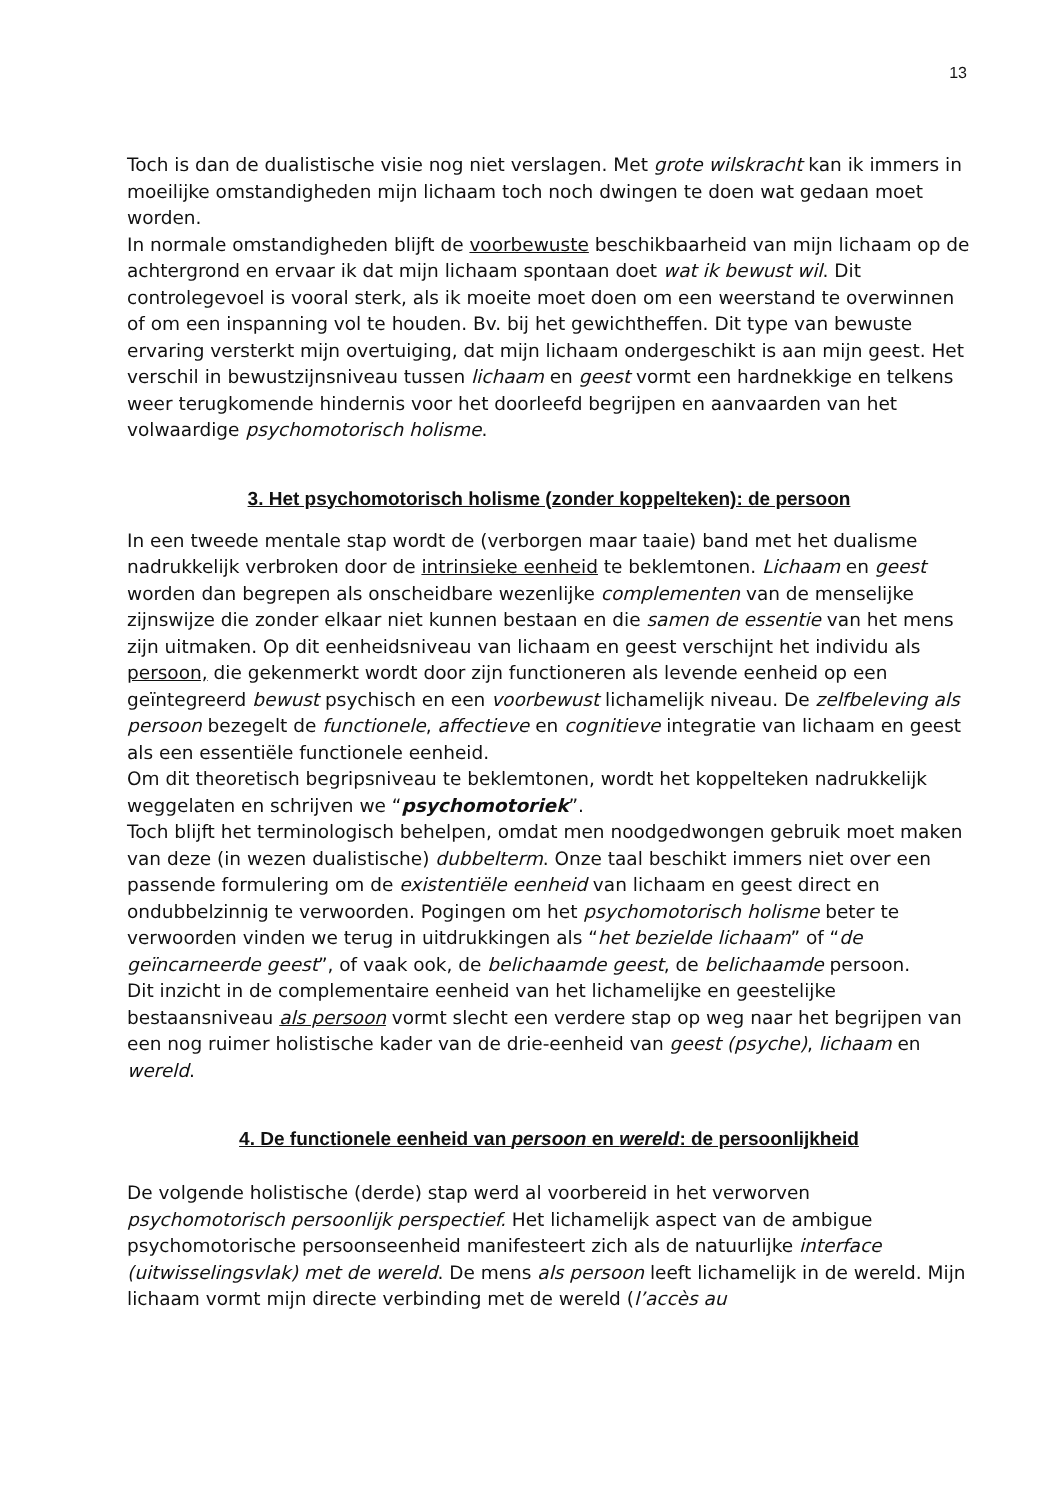13
Toch is dan de dualistische visie nog niet verslagen. Met grote wilskracht kan ik immers in moeilijke omstandigheden mijn lichaam toch noch dwingen te doen wat gedaan moet worden.
In normale omstandigheden blijft de voorbewuste beschikbaarheid van mijn lichaam op de achtergrond en ervaar ik dat mijn lichaam spontaan doet wat ik bewust wil. Dit controlegevoel is vooral sterk, als ik moeite moet doen om een weerstand te overwinnen of om een inspanning vol te houden. Bv. bij het gewichtheffen. Dit type van bewuste ervaring versterkt mijn overtuiging, dat mijn lichaam ondergeschikt is aan mijn geest. Het verschil in bewustzijnsniveau tussen lichaam en geest vormt een hardnekkige en telkens weer terugkomende hindernis voor het doorleefd begrijpen en aanvaarden van het volwaardige psychomotorisch holisme.
3. Het psychomotorisch holisme (zonder koppelteken): de persoon
In een tweede mentale stap wordt de (verborgen maar taaie) band met het dualisme nadrukkelijk verbroken door de intrinsieke eenheid te beklemtonen. Lichaam en geest worden dan begrepen als onscheidbare wezenlijke complementen van de menselijke zijnswijze die zonder elkaar niet kunnen bestaan en die samen de essentie van het mens zijn uitmaken. Op dit eenheidsniveau van lichaam en geest verschijnt het individu als persoon, die gekenmerkt wordt door zijn functioneren als levende eenheid op een geïntegreerd bewust psychisch en een voorbewust lichamelijk niveau. De zelfbeleving als persoon bezegelt de functionele, affectieve en cognitieve integratie van lichaam en geest als een essentiële functionele eenheid.
Om dit theoretisch begripsniveau te beklemtonen, wordt het koppelteken nadrukkelijk weggelaten en schrijven we “psychomotoriek”.
Toch blijft het terminologisch behelpen, omdat men noodgedwongen gebruik moet maken van deze (in wezen dualistische) dubbelterm. Onze taal beschikt immers niet over een passende formulering om de existentiële eenheid van lichaam en geest direct en ondubbelzinnig te verwoorden. Pogingen om het psychomotorisch holisme beter te verwoorden vinden we terug in uitdrukkingen als “het bezielde lichaam” of “de geïncarneerde geest”, of vaak ook, de belichaamde geest, de belichaamde persoon.
Dit inzicht in de complementaire eenheid van het lichamelijke en geestelijke bestaansniveau als persoon vormt slecht een verdere stap op weg naar het begrijpen van een nog ruimer holistische kader van de drie-eenheid van geest (psyche), lichaam en wereld.
4. De functionele eenheid van persoon en wereld: de persoonlijkheid
De volgende holistische (derde) stap werd al voorbereid in het verworven psychomotorisch persoonlijk perspectief. Het lichamelijk aspect van de ambigue psychomotorische persoonseenheid manifesteert zich als de natuurlijke interface (uitwisselingsvlak) met de wereld. De mens als persoon leeft lichamelijk in de wereld. Mijn lichaam vormt mijn directe verbinding met de wereld (l’accès au